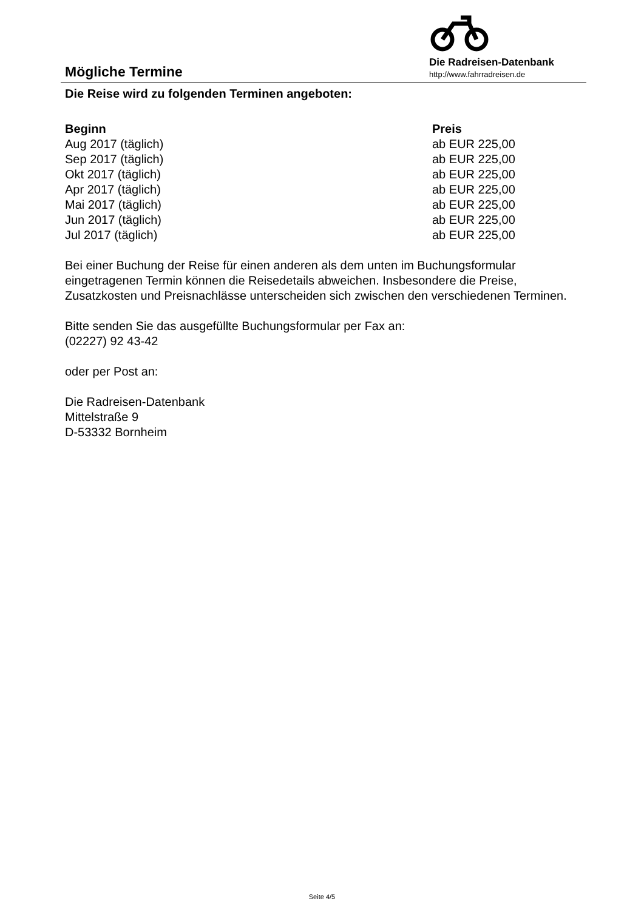Mögliche Termine
Die Radreisen-Datenbank
http://www.fahrradreisen.de
Die Reise wird zu folgenden Terminen angeboten:
| Beginn | Preis |
| --- | --- |
| Aug 2017 (täglich) | ab EUR 225,00 |
| Sep 2017 (täglich) | ab EUR 225,00 |
| Okt 2017 (täglich) | ab EUR 225,00 |
| Apr 2017 (täglich) | ab EUR 225,00 |
| Mai 2017 (täglich) | ab EUR 225,00 |
| Jun 2017 (täglich) | ab EUR 225,00 |
| Jul 2017 (täglich) | ab EUR 225,00 |
Bei einer Buchung der Reise für einen anderen als dem unten im Buchungsformular eingetragenen Termin können die Reisedetails abweichen. Insbesondere die Preise, Zusatzkosten und Preisnachlässe unterscheiden sich zwischen den verschiedenen Terminen.
Bitte senden Sie das ausgefüllte Buchungsformular per Fax an:
(02227) 92 43-42
oder per Post an:
Die Radreisen-Datenbank
Mittelstraße 9
D-53332 Bornheim
Seite 4/5